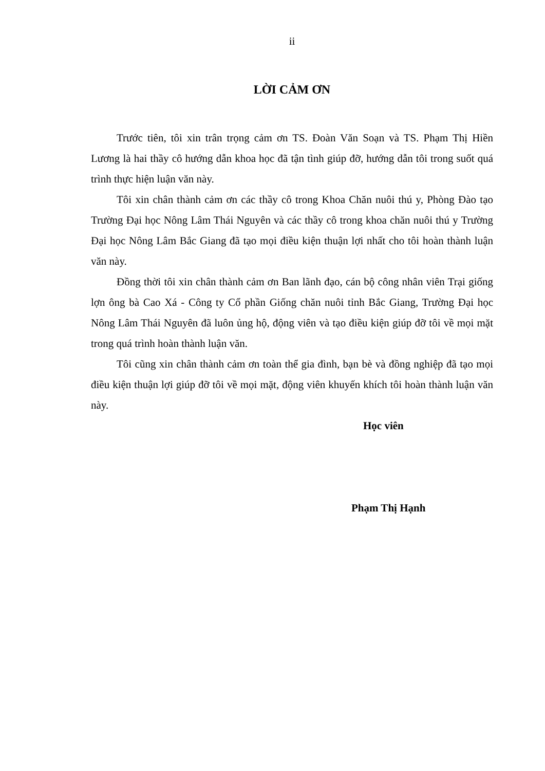ii
LỜI CẢM ƠN
Trước tiên, tôi xin trân trọng cảm ơn TS. Đoàn Văn Soạn và TS. Phạm Thị Hiền Lương là hai thầy cô hướng dẫn khoa học đã tận tình giúp đỡ, hướng dẫn tôi trong suốt quá trình thực hiện luận văn này.
Tôi xin chân thành cảm ơn các thầy cô trong Khoa Chăn nuôi thú y, Phòng Đào tạo Trường Đại học Nông Lâm Thái Nguyên và các thầy cô trong khoa chăn nuôi thú y Trường Đại học Nông Lâm Bắc Giang đã tạo mọi điều kiện thuận lợi nhất cho tôi hoàn thành luận văn này.
Đồng thời tôi xin chân thành cảm ơn Ban lãnh đạo, cán bộ công nhân viên Trại giống lợn ông bà Cao Xá - Công ty Cổ phần Giống chăn nuôi tỉnh Bắc Giang, Trường Đại học Nông Lâm Thái Nguyên đã luôn ủng hộ, động viên và tạo điều kiện giúp đỡ tôi về mọi mặt trong quá trình hoàn thành luận văn.
Tôi cũng xin chân thành cảm ơn toàn thể gia đình, bạn bè và đồng nghiệp đã tạo mọi điều kiện thuận lợi giúp đỡ tôi về mọi mặt, động viên khuyến khích tôi hoàn thành luận văn này.
Học viên
Phạm Thị Hạnh